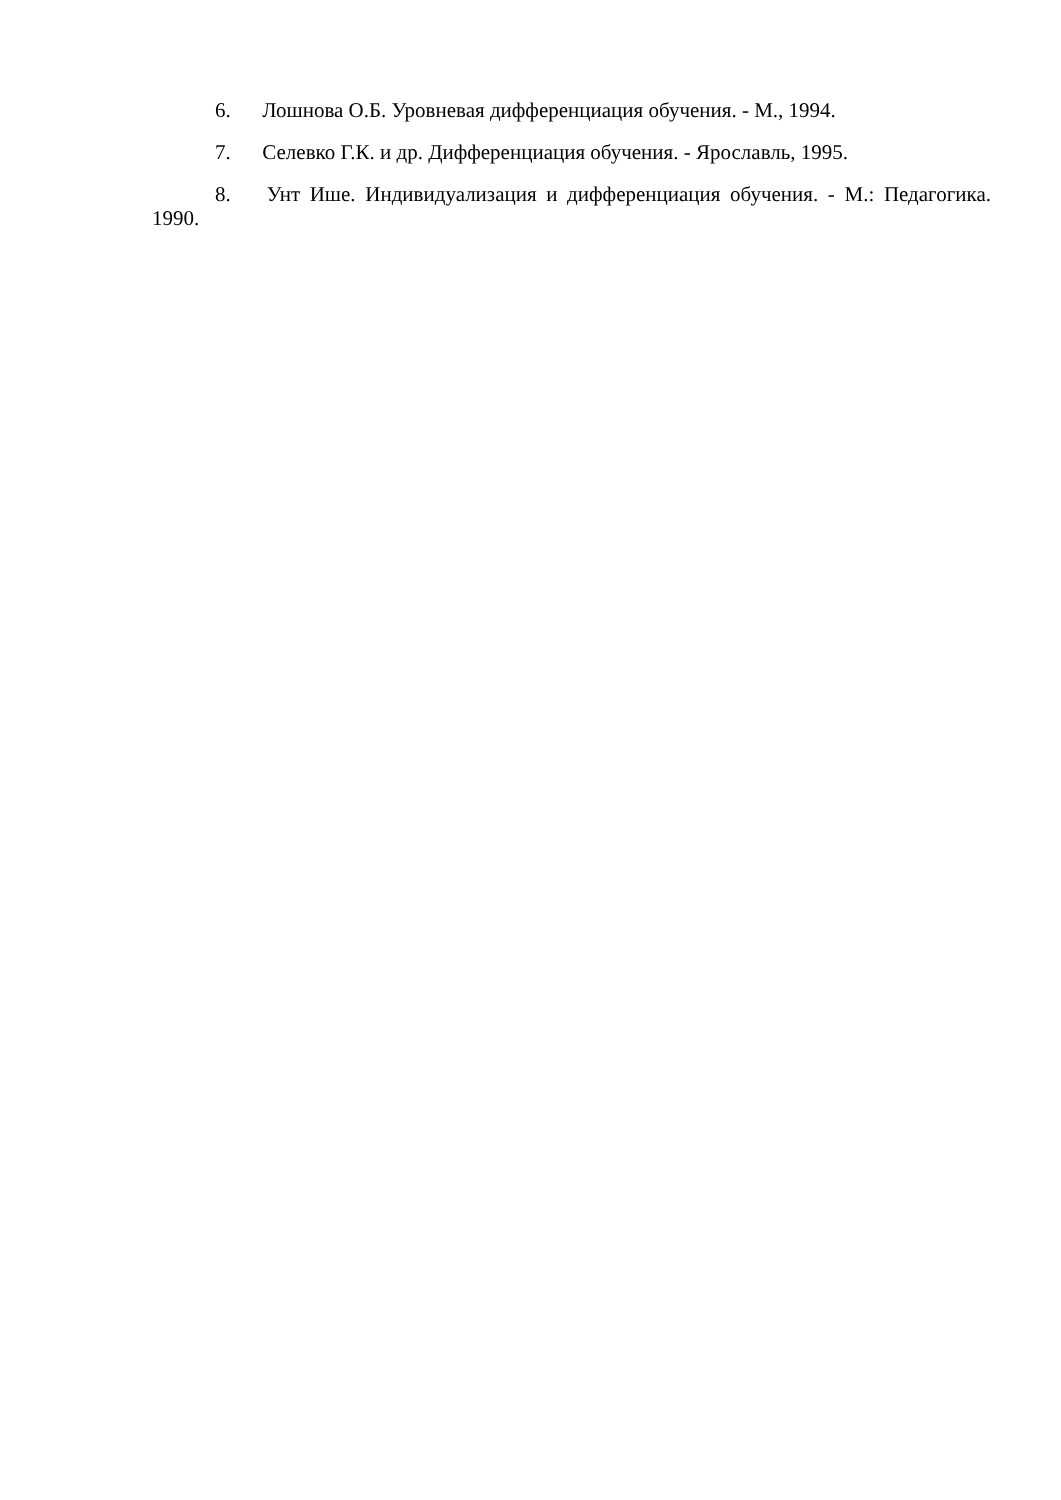6. Лошнова О.Б. Уровневая дифференциация обучения. - М., 1994.
7. Селевко Г.К. и др. Дифференциация обучения. - Ярославль, 1995.
8. Унт Ише. Индивидуализация и дифференциация обучения. - М.: Педагогика. 1990.